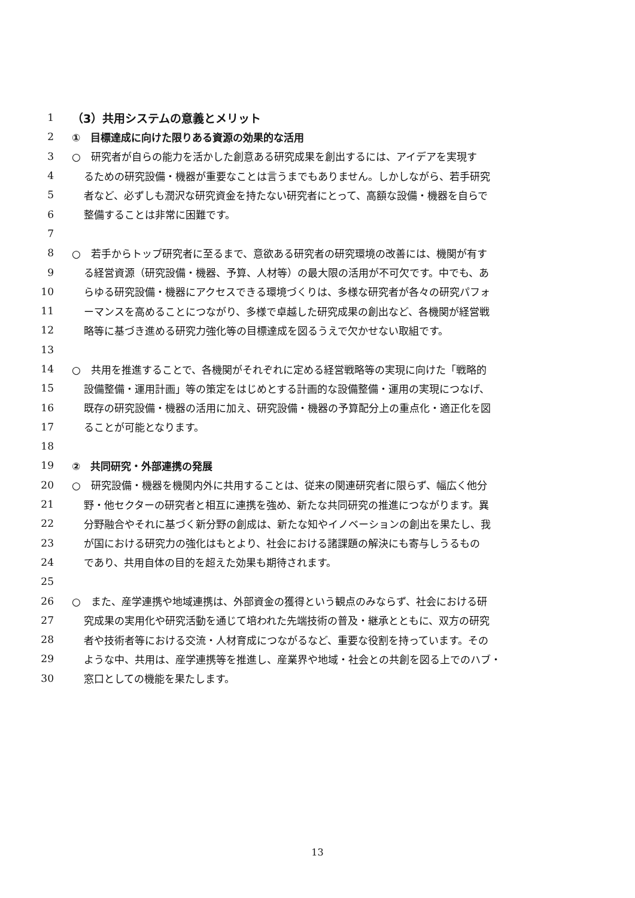1 （3）共用システムの意義とメリット
2 ①　目標達成に向けた限りある資源の効果的な活用
3 ○　研究者が自らの能力を活かした創意ある研究成果を創出するには、アイデアを実現す
4 るための研究設備・機器が重要なことは言うまでもありません。しかしながら、若手研究
5 者など、必ずしも潤沢な研究資金を持たない研究者にとって、高額な設備・機器を自らで
6 整備することは非常に困難です。
7
8 ○　若手からトップ研究者に至るまで、意欲ある研究者の研究環境の改善には、機関が有す
9 る経営資源（研究設備・機器、予算、人材等）の最大限の活用が不可欠です。中でも、あ
10 らゆる研究設備・機器にアクセスできる環境づくりは、多様な研究者が各々の研究パフォ
11 ーマンスを高めることにつながり、多様で卓越した研究成果の創出など、各機関が経営戦
12 略等に基づき進める研究力強化等の目標達成を図るうえで欠かせない取組です。
13
14 ○　共用を推進することで、各機関がそれぞれに定める経営戦略等の実現に向けた「戦略的
15 設備整備・運用計画」等の策定をはじめとする計画的な設備整備・運用の実現につなげ、
16 既存の研究設備・機器の活用に加え、研究設備・機器の予算配分上の重点化・適正化を図
17 ることが可能となります。
18
19 ②　共同研究・外部連携の発展
20 ○　研究設備・機器を機関内外に共用することは、従来の関連研究者に限らず、幅広く他分
21 野・他セクターの研究者と相互に連携を強め、新たな共同研究の推進につながります。異
22 分野融合やそれに基づく新分野の創成は、新たな知やイノベーションの創出を果たし、我
23 が国における研究力の強化はもとより、社会における諸課題の解決にも寄与しうるもの
24 であり、共用自体の目的を超えた効果も期待されます。
25
26 ○　また、産学連携や地域連携は、外部資金の獲得という観点のみならず、社会における研
27 究成果の実用化や研究活動を通じて培われた先端技術の普及・継承とともに、双方の研究
28 者や技術者等における交流・人材育成につながるなど、重要な役割を持っています。その
29 ような中、共用は、産学連携等を推進し、産業界や地域・社会との共創を図る上でのハブ・
30 窓口としての機能を果たします。
13